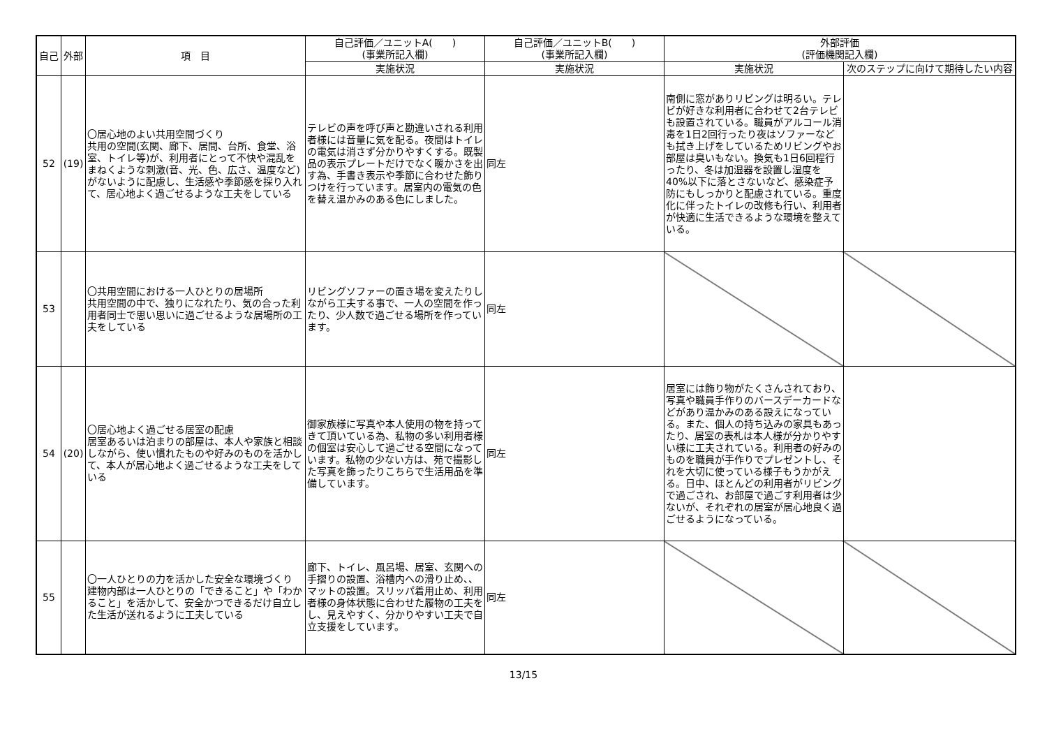| 自己 | 外部 | 項 目 | 自己評価／ユニットA( ) (事業所記入欄) | 自己評価／ユニットB( ) (事業所記入欄) | 外部評価 (評価機関記入欄) | |
| --- | --- | --- | --- | --- | --- | --- |
| | | | 実施状況 | 実施状況 | 実施状況 | 次のステップに向けて期待したい内容 |
| 52 | (19) | 〇居心地のよい共用空間づくり 共用の空間(玄関、廊下、居間、台所、食堂、浴室、トイレ等)が、利用者にとって不快や混乱をまねくような刺激(音、光、色、広さ、温度など)がないように配慮し、生活感や季節感を採り入れて、居心地よく過ごせるような工夫をしている | テレビの声を呼び声と勘違いされる利用者様には音量に気を配る。夜間はトイレの電気は消さず分かりやすくする。既製品の表示プレートだけでなく暖かさを出す為、手書き表示や季節に合わせた飾りつけを行っています。居室内の電気の色を替え温かみのある色にしました。 | 同左 | 南側に窓がありリビングは明るい。テレビが好きな利用者に合わせて2台テレビも設置されている。職員がアルコール消毒を1日2回行ったり夜はソファーなども拭き上げをしているためリビングやお部屋は臭いもない。換気も1日6回程行ったり、冬は加湿器を設置し湿度を40%以下に落とさないなど、感染症予防にもしっかりと配慮されている。重度化に伴ったトイレの改修も行い、利用者が快適に生活できるような環境を整えている。 | |
| 53 | | 〇共用空間における一人ひとりの居場所 共用空間の中で、独りになれたり、気の合った利用者同士で思い思いに過ごせるような居場所の工夫をしている | リビングソファーの置き場を変えたりしながら工夫する事で、一人の空間を作ったり、少人数で過ごせる場所を作っています。 | 同左 | | |
| 54 | (20) | 〇居心地よく過ごせる居室の配慮 居室あるいは泊まりの部屋は、本人や家族と相談しながら、使い慣れたものや好みのものを活かして、本人が居心地よく過ごせるような工夫をしている | 御家族様に写真や本人使用の物を持ってきて頂いている為、私物の多い利用者様の個室は安心して過ごせる空間になっています。私物の少ない方は、苑で撮影した写真を飾ったりこちらで生活用品を準備しています。 | 同左 | 居室には飾り物がたくさんされており、写真や職員手作りのバースデーカードなどがあり温かみのある設えになっている。また、個人の持ち込みの家具もあったり、居室の表札は本人様が分かりやすい様に工夫されている。利用者の好みのものを職員が手作りでプレゼントし、それを大切に使っている様子もうかがえる。日中、ほとんどの利用者がリビングで過ごされ、お部屋で過ごす利用者は少ないが、それぞれの居室が居心地良く過ごせるようになっている。 | |
| 55 | | 〇一人ひとりの力を活かした安全な環境づくり 建物内部は一人ひとりの「できること」や「わかること」を活かして、安全かつできるだけ自立した生活が送れるように工夫している | 廊下、トイレ、風呂場、居室、玄関への手摺りの設置、浴槽内への滑り止め、、マットの設置。スリッパ着用止め、利用者様の身体状態に合わせた履物の工夫をし、見えやすく、分かりやすい工夫で自立支援をしています。 | 同左 | | |
13/15